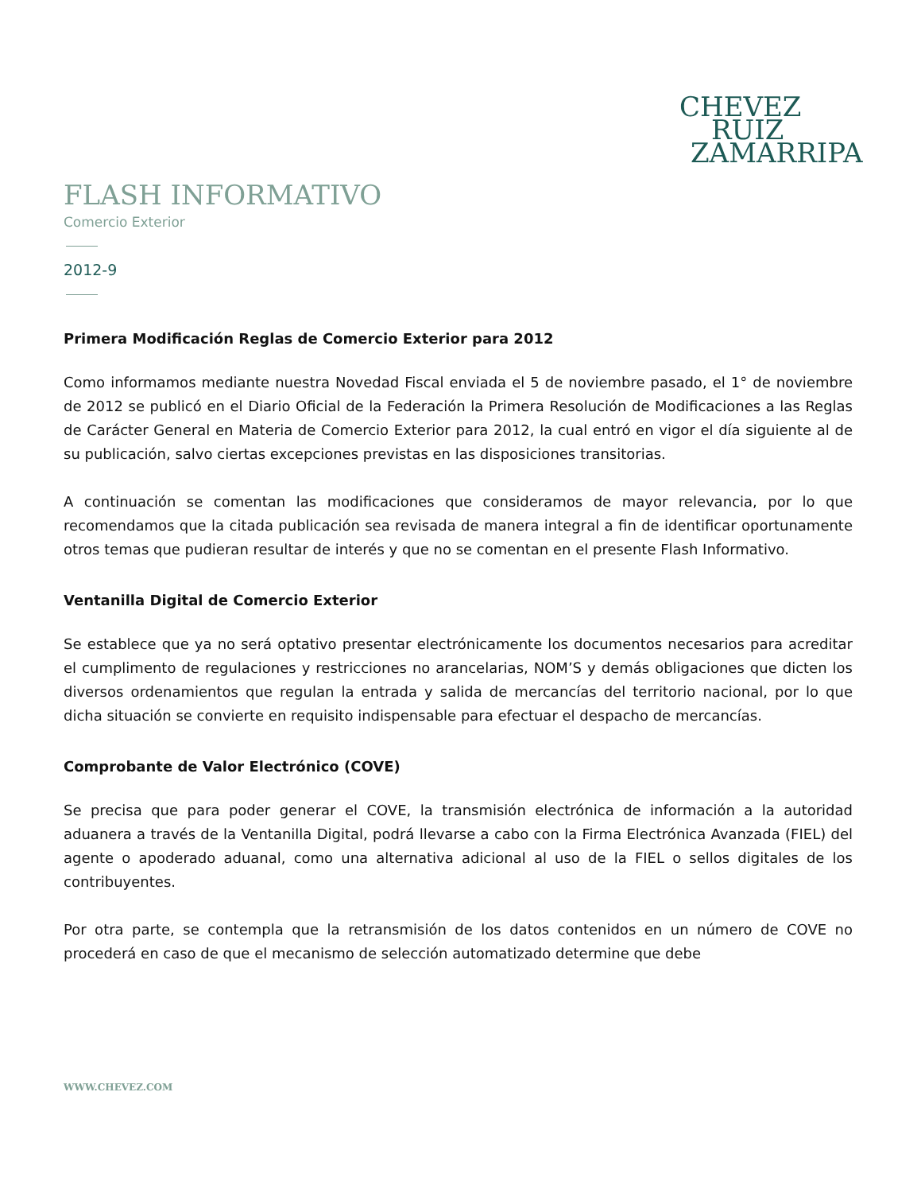CHEVEZ
RUIZ
ZAMARRIPA
FLASH INFORMATIVO
Comercio Exterior
2012-9
Primera Modificación Reglas de Comercio Exterior para 2012
Como informamos mediante nuestra Novedad Fiscal enviada el 5 de noviembre pasado, el 1° de noviembre de 2012 se publicó en el Diario Oficial de la Federación la Primera Resolución de Modificaciones a las Reglas de Carácter General en Materia de Comercio Exterior para 2012, la cual entró en vigor el día siguiente al de su publicación, salvo ciertas excepciones previstas en las disposiciones transitorias.
A continuación se comentan las modificaciones que consideramos de mayor relevancia, por lo que recomendamos que la citada publicación sea revisada de manera integral a fin de identificar oportunamente otros temas que pudieran resultar de interés y que no se comentan en el presente Flash Informativo.
Ventanilla Digital de Comercio Exterior
Se establece que ya no será optativo presentar electrónicamente los documentos necesarios para acreditar el cumplimento de regulaciones y restricciones no arancelarias, NOM’S y demás obligaciones que dicten los diversos ordenamientos que regulan la entrada y salida de mercancías del territorio nacional, por lo que dicha situación se convierte en requisito indispensable para efectuar el despacho de mercancías.
Comprobante de Valor Electrónico (COVE)
Se precisa que para poder generar el COVE, la transmisión electrónica de información a la autoridad aduanera a través de la Ventanilla Digital, podrá llevarse a cabo con la Firma Electrónica Avanzada (FIEL) del agente o apoderado aduanal, como una alternativa adicional al uso de la FIEL o sellos digitales de los contribuyentes.
Por otra parte, se contempla que la retransmisión de los datos contenidos en un número de COVE no procederá en caso de que el mecanismo de selección automatizado determine que debe
WWW.CHEVEZ.COM